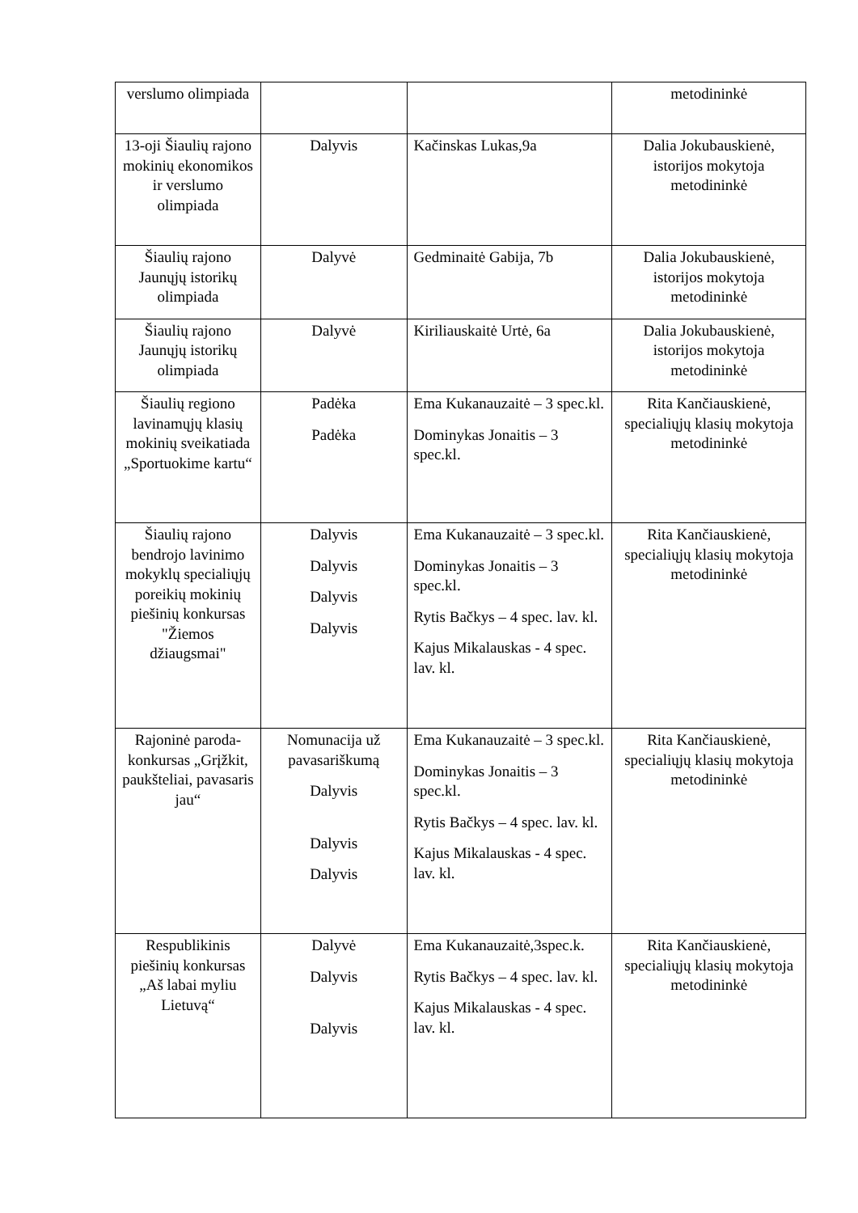| verslumo olimpiada | | | metodininkė |
| 13-oji Šiaulių rajono mokinių ekonomikos ir verslumo olimpiada | Dalyvis | Kačinskas Lukas,9a | Dalia Jokubauskienė, istorijos mokytoja metodininkė |
| Šiaulių rajono Jaunųjų istorikų olimpiada | Dalyvė | Gedminaitė Gabija, 7b | Dalia Jokubauskienė, istorijos mokytoja metodininkė |
| Šiaulių rajono Jaunųjų istorikų olimpiada | Dalyvė | Kiriliauskaitė Urtė, 6a | Dalia Jokubauskienė, istorijos mokytoja metodininkė |
| Šiaulių regiono lavinamųjų klasių mokinių sveikatiada „Sportuokime kartu“ | Padėka Padėka | Ema Kukanauzaitė – 3 spec.kl. Dominykas Jonaitis – 3 spec.kl. | Rita Kančiauskienė, specialiųjų klasių mokytoja metodininkė |
| Šiaulių rajono bendrojo lavinimo mokyklų specialiųjų poreikių mokinių piešinių konkursas "Žiemos džiaugsmai" | Dalyvis Dalyvis Dalyvis Dalyvis | Ema Kukanauzaitė – 3 spec.kl. Dominykas Jonaitis – 3 spec.kl. Rytis Bačkys – 4 spec. lav. kl. Kajus Mikalauskas - 4 spec. lav. kl. | Rita Kančiauskienė, specialiųjų klasių mokytoja metodininkė |
| Rajoninė paroda-konkursas „Grįžkit, paukšteliai, pavasaris jau“ | Nomunacija už pavasariškumą Dalyvis Dalyvis Dalyvis | Ema Kukanauzaitė – 3 spec.kl. Dominykas Jonaitis – 3 spec.kl. Rytis Bačkys – 4 spec. lav. kl. Kajus Mikalauskas - 4 spec. lav. kl. | Rita Kančiauskienė, specialiųjų klasių mokytoja metodininkė |
| Respublikinis piešinių konkursas „Aš labai myliu Lietuvą“ | Dalyvė Dalyvis Dalyvis | Ema Kukanauzaitė,3spec.k. Rytis Bačkys – 4 spec. lav. kl. Kajus Mikalauskas - 4 spec. lav. kl. | Rita Kančiauskienė, specialiųjų klasių mokytoja metodininkė |